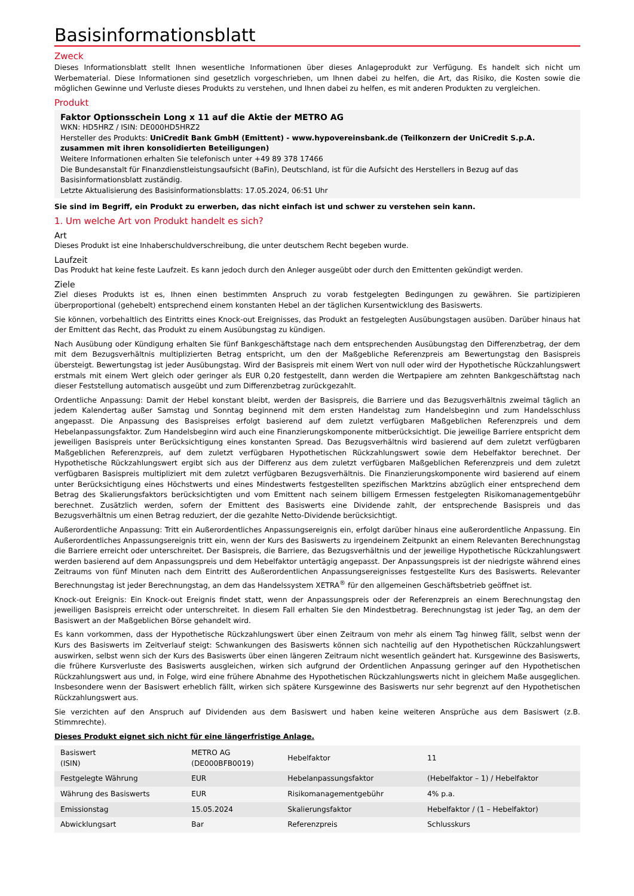Basisinformationsblatt
Zweck
Dieses Informationsblatt stellt Ihnen wesentliche Informationen über dieses Anlageprodukt zur Verfügung. Es handelt sich nicht um Werbematerial. Diese Informationen sind gesetzlich vorgeschrieben, um Ihnen dabei zu helfen, die Art, das Risiko, die Kosten sowie die möglichen Gewinne und Verluste dieses Produkts zu verstehen, und Ihnen dabei zu helfen, es mit anderen Produkten zu vergleichen.
Produkt
Faktor Optionsschein Long x 11 auf die Aktie der METRO AG
WKN: HD5HRZ / ISIN: DE000HD5HRZ2
Hersteller des Produkts: UniCredit Bank GmbH (Emittent) - www.hypovereinsbank.de (Teilkonzern der UniCredit S.p.A. zusammen mit ihren konsolidierten Beteiligungen)
Weitere Informationen erhalten Sie telefonisch unter +49 89 378 17466
Die Bundesanstalt für Finanzdienstleistungsaufsicht (BaFin), Deutschland, ist für die Aufsicht des Herstellers in Bezug auf das Basisinformationsblatt zuständig.
Letzte Aktualisierung des Basisinformationsblatts: 17.05.2024, 06:51 Uhr
Sie sind im Begriff, ein Produkt zu erwerben, das nicht einfach ist und schwer zu verstehen sein kann.
1. Um welche Art von Produkt handelt es sich?
Art
Dieses Produkt ist eine Inhaberschuldverschreibung, die unter deutschem Recht begeben wurde.
Laufzeit
Das Produkt hat keine feste Laufzeit. Es kann jedoch durch den Anleger ausgeübt oder durch den Emittenten gekündigt werden.
Ziele
Ziel dieses Produkts ist es, Ihnen einen bestimmten Anspruch zu vorab festgelegten Bedingungen zu gewähren. Sie partizipieren überproportional (gehebelt) entsprechend einem konstanten Hebel an der täglichen Kursentwicklung des Basiswerts.
Sie können, vorbehaltlich des Eintritts eines Knock-out Ereignisses, das Produkt an festgelegten Ausübungstagen ausüben. Darüber hinaus hat der Emittent das Recht, das Produkt zu einem Ausübungstag zu kündigen.
Nach Ausübung oder Kündigung erhalten Sie fünf Bankgeschäftstage nach dem entsprechenden Ausübungstag den Differenzbetrag, der dem mit dem Bezugsverhältnis multiplizierten Betrag entspricht, um den der Maßgebliche Referenzpreis am Bewertungstag den Basispreis übersteigt. Bewertungstag ist jeder Ausübungstag. Wird der Basispreis mit einem Wert von null oder wird der Hypothetische Rückzahlungswert erstmals mit einem Wert gleich oder geringer als EUR 0,20 festgestellt, dann werden die Wertpapiere am zehnten Bankgeschäftstag nach dieser Feststellung automatisch ausgeübt und zum Differenzbetrag zurückgezahlt.
Ordentliche Anpassung: Damit der Hebel konstant bleibt, werden der Basispreis, die Barriere und das Bezugsverhältnis zweimal täglich an jedem Kalendertag außer Samstag und Sonntag beginnend mit dem ersten Handelstag zum Handelsbeginn und zum Handelsschluss angepasst. Die Anpassung des Basispreises erfolgt basierend auf dem zuletzt verfügbaren Maßgeblichen Referenzpreis und dem Hebelanpassungsfaktor. Zum Handelsbeginn wird auch eine Finanzierungskomponente mitberücksichtigt. Die jeweilige Barriere entspricht dem jeweiligen Basispreis unter Berücksichtigung eines konstanten Spread. Das Bezugsverhältnis wird basierend auf dem zuletzt verfügbaren Maßgeblichen Referenzpreis, auf dem zuletzt verfügbaren Hypothetischen Rückzahlungswert sowie dem Hebelfaktor berechnet. Der Hypothetische Rückzahlungswert ergibt sich aus der Differenz aus dem zuletzt verfügbaren Maßgeblichen Referenzpreis und dem zuletzt verfügbaren Basispreis multipliziert mit dem zuletzt verfügbaren Bezugsverhältnis. Die Finanzierungskomponente wird basierend auf einem unter Berücksichtigung eines Höchstwerts und eines Mindestwerts festgestellten spezifischen Marktzins abzüglich einer entsprechend dem Betrag des Skalierungsfaktors berücksichtigten und vom Emittent nach seinem billigem Ermessen festgelegten Risikomanagementgebühr berechnet. Zusätzlich werden, sofern der Emittent des Basiswerts eine Dividende zahlt, der entsprechende Basispreis und das Bezugsverhältnis um einen Betrag reduziert, der die gezahlte Netto-Dividende berücksichtigt.
Außerordentliche Anpassung: Tritt ein Außerordentliches Anpassungsereignis ein, erfolgt darüber hinaus eine außerordentliche Anpassung. Ein Außerordentliches Anpassungsereignis tritt ein, wenn der Kurs des Basiswerts zu irgendeinem Zeitpunkt an einem Relevanten Berechnungstag die Barriere erreicht oder unterschreitet. Der Basispreis, die Barriere, das Bezugsverhältnis und der jeweilige Hypothetische Rückzahlungswert werden basierend auf dem Anpassungspreis und dem Hebelfaktor untertägig angepasst. Der Anpassungspreis ist der niedrigste während eines Zeitraums von fünf Minuten nach dem Eintritt des Außerordentlichen Anpassungsereignisses festgestellte Kurs des Basiswerts. Relevanter Berechnungstag ist jeder Berechnungstag, an dem das Handelssystem XETRA<sup>®</sup> für den allgemeinen Geschäftsbetrieb geöffnet ist.
Knock-out Ereignis: Ein Knock-out Ereignis findet statt, wenn der Anpassungspreis oder der Referenzpreis an einem Berechnungstag den jeweiligen Basispreis erreicht oder unterschreitet. In diesem Fall erhalten Sie den Mindestbetrag. Berechnungstag ist jeder Tag, an dem der Basiswert an der Maßgeblichen Börse gehandelt wird.
Es kann vorkommen, dass der Hypothetische Rückzahlungswert über einen Zeitraum von mehr als einem Tag hinweg fällt, selbst wenn der Kurs des Basiswerts im Zeitverlauf steigt: Schwankungen des Basiswerts können sich nachteilig auf den Hypothetischen Rückzahlungswert auswirken, selbst wenn sich der Kurs des Basiswerts über einen längeren Zeitraum nicht wesentlich geändert hat. Kursgewinne des Basiswerts, die frühere Kursverluste des Basiswerts ausgleichen, wirken sich aufgrund der Ordentlichen Anpassung geringer auf den Hypothetischen Rückzahlungswert aus und, in Folge, wird eine frühere Abnahme des Hypothetischen Rückzahlungswerts nicht in gleichem Maße ausgeglichen. Insbesondere wenn der Basiswert erheblich fällt, wirken sich spätere Kursgewinne des Basiswerts nur sehr begrenzt auf den Hypothetischen Rückzahlungswert aus.
Sie verzichten auf den Anspruch auf Dividenden aus dem Basiswert und haben keine weiteren Ansprüche aus dem Basiswert (z.B. Stimmrechte).
Dieses Produkt eignet sich nicht für eine längerfristige Anlage.
| Basiswert (ISIN) | METRO AG (DE000BFB0019) | Hebelfaktor | 11 |
| Festgelegte Währung | EUR | Hebelanpassungsfaktor | (Hebelfaktor – 1) / Hebelfaktor |
| Währung des Basiswerts | EUR | Risikomanagementgebühr | 4% p.a. |
| Emissionstag | 15.05.2024 | Skalierungsfaktor | Hebelfaktor / (1 – Hebelfaktor) |
| Abwicklungsart | Bar | Referenzpreis | Schlusskurs |